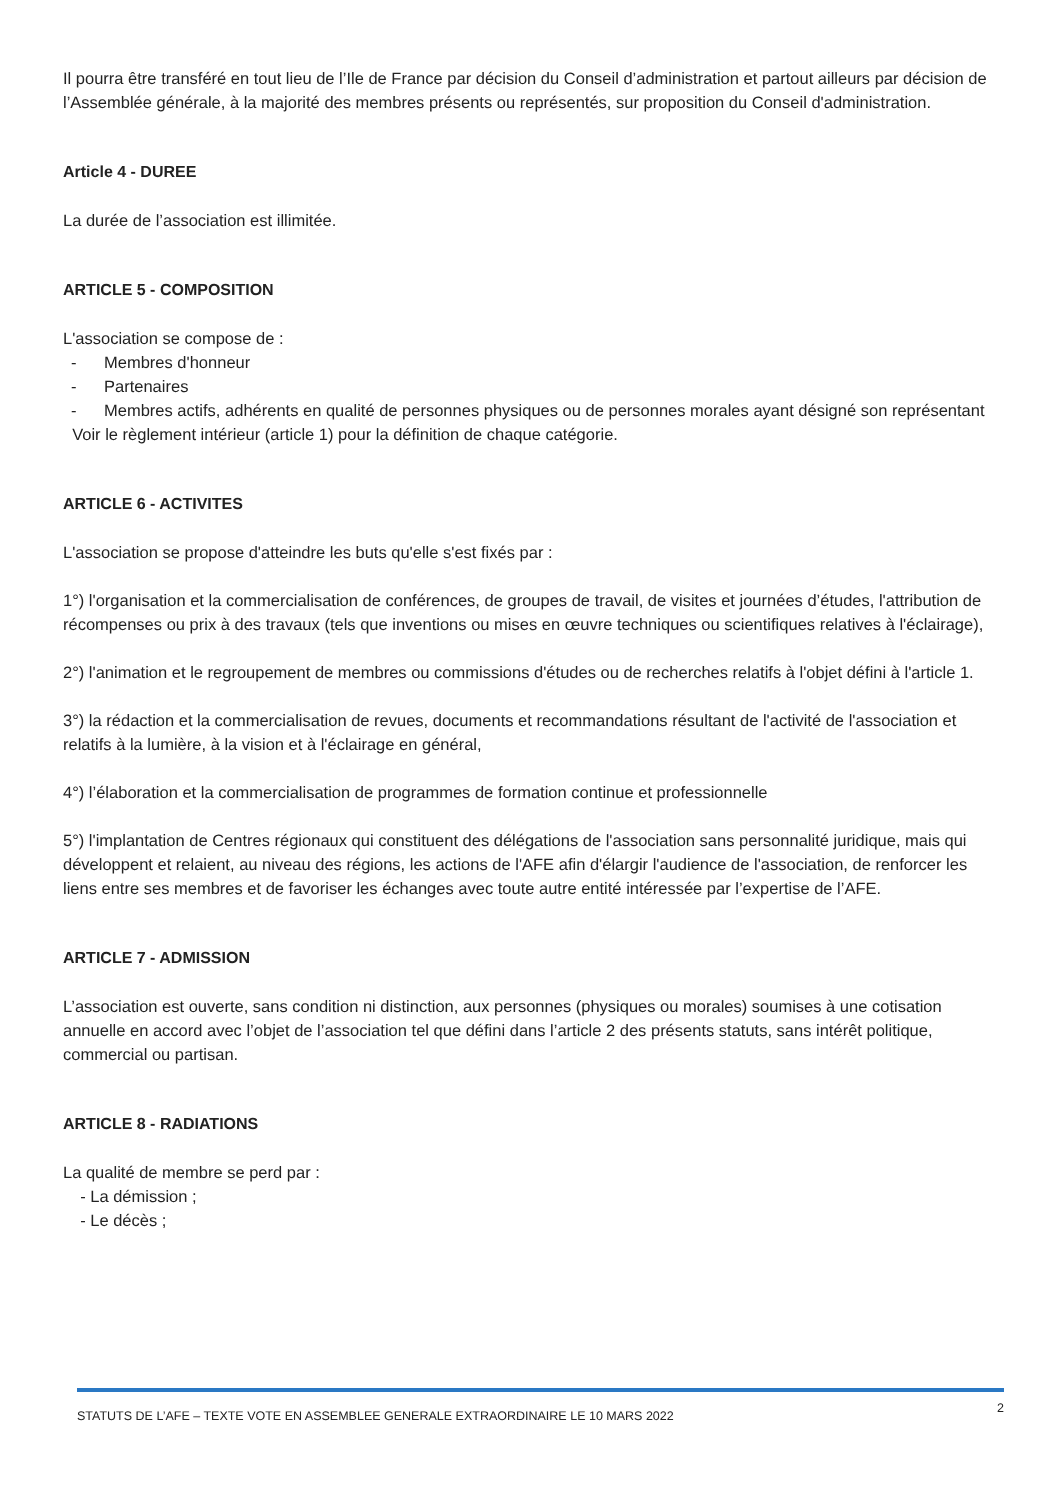Il pourra être transféré en tout lieu de l’Ile de France par décision du Conseil d’administration et partout ailleurs par décision de l’Assemblée générale, à la majorité des membres présents ou représentés, sur proposition du Conseil d'administration.
Article 4 - DUREE
La durée de l’association est illimitée.
ARTICLE 5 - COMPOSITION
L'association se compose de :
- Membres d'honneur
- Partenaires
- Membres actifs, adhérents en qualité de personnes physiques ou de personnes morales ayant désigné son représentant
Voir le règlement intérieur (article 1) pour la définition de chaque catégorie.
ARTICLE 6 - ACTIVITES
L'association se propose d'atteindre les buts qu'elle s'est fixés par :
1°) l'organisation et la commercialisation de conférences, de groupes de travail, de visites et journées d’études, l'attribution de récompenses ou prix à des travaux (tels que inventions ou mises en œuvre techniques ou scientifiques relatives à l'éclairage),
2°) l'animation et le regroupement de membres ou commissions d'études ou de recherches relatifs à l'objet défini à l'article 1.
3°) la rédaction et la commercialisation de revues, documents et recommandations résultant de l'activité de l'association et relatifs à la lumière, à la vision et à l'éclairage en général,
4°) l’élaboration et la commercialisation de programmes de formation continue et professionnelle
5°) l'implantation de Centres régionaux qui constituent des délégations de l'association sans personnalité juridique, mais qui développent et relaient, au niveau des régions, les actions de l'AFE afin d'élargir l'audience de l'association, de renforcer les liens entre ses membres et de favoriser les échanges avec toute autre entité intéressée par l’expertise de l’AFE.
ARTICLE 7 - ADMISSION
L’association est ouverte, sans condition ni distinction, aux personnes (physiques ou morales) soumises à une cotisation annuelle en accord avec l’objet de l’association tel que défini dans l’article 2 des présents statuts, sans intérêt politique, commercial ou partisan.
ARTICLE 8 - RADIATIONS
La qualité de membre se perd par :
- La démission ;
- Le décès ;
2 STATUTS DE L’AFE – TEXTE VOTE EN ASSEMBLEE GENERALE EXTRAORDINAIRE LE 10 MARS 2022